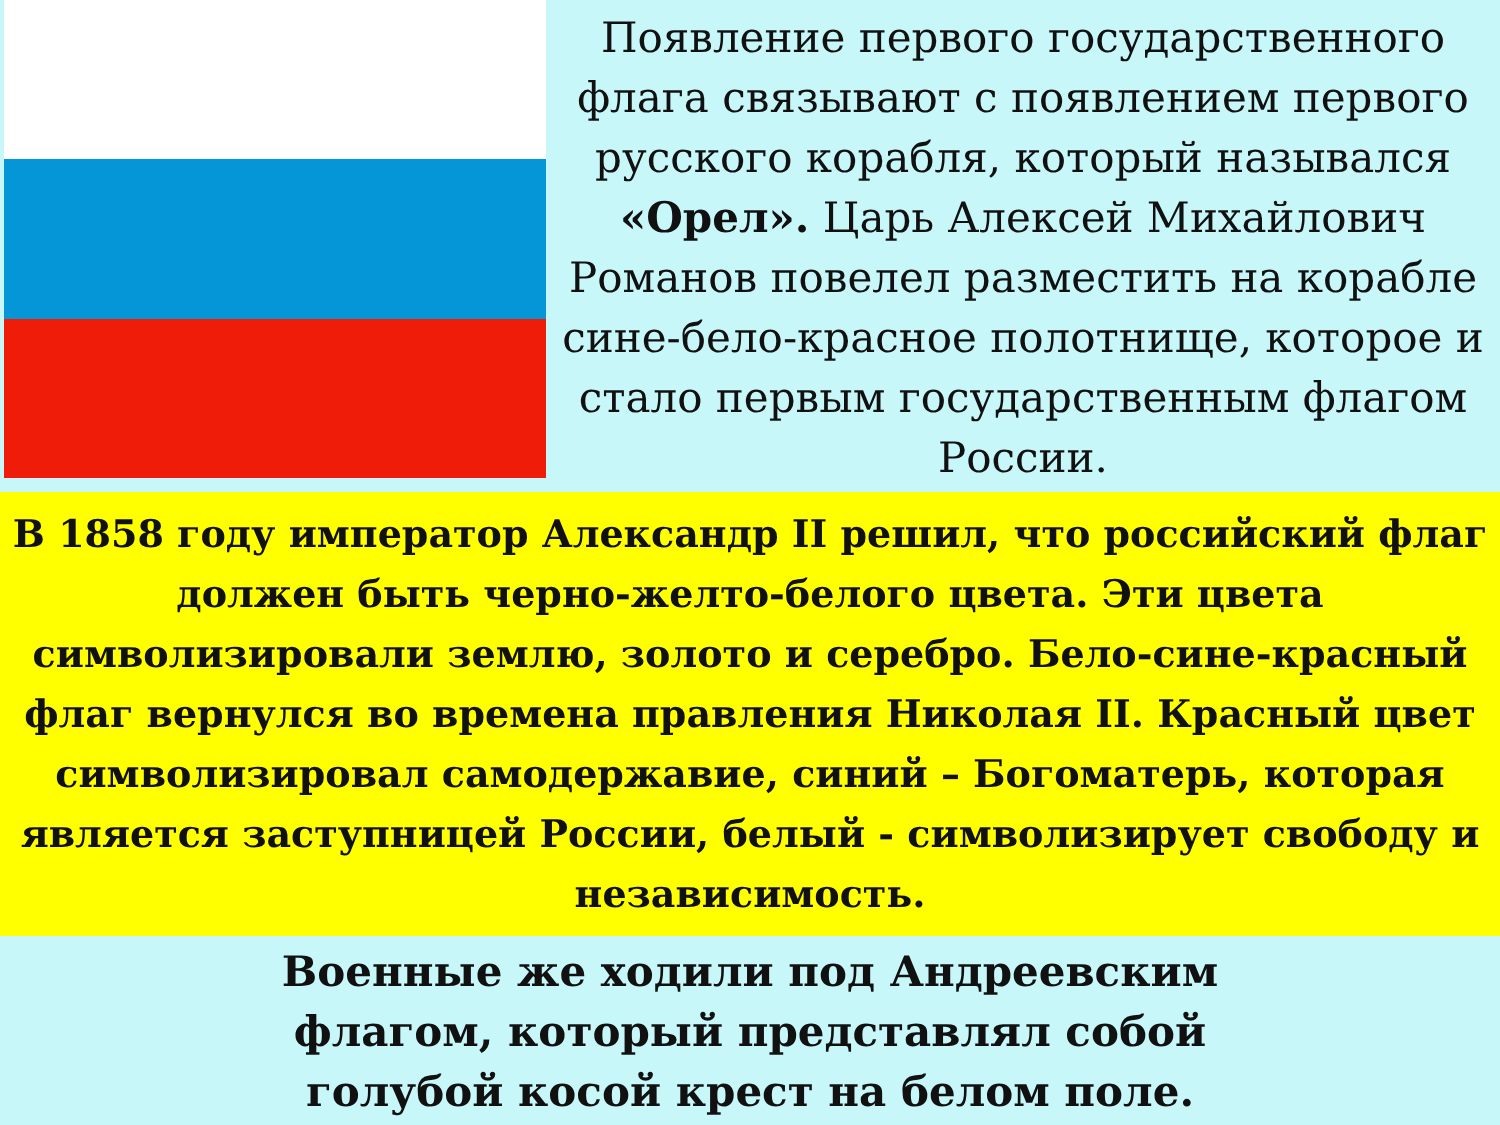Появление первого государственного флага связывают с появлением первого русского корабля, который назывался «Орел». Царь Алексей Михайлович Романов повелел разместить на корабле сине-бело-красное полотнище, которое и стало первым государственным флагом России.
В 1858 году император Александр II решил, что российский флаг должен быть черно-желто-белого цвета. Эти цвета символизировали землю, золото и серебро. Бело-сине-красный флаг вернулся во времена правления Николая II. Красный цвет символизировал самодержавие, синий – Богоматерь, которая является заступницей России, белый - символизирует свободу и независимость.
Военные же ходили под Андреевским флагом, который представлял собой голубой косой крест на белом поле.